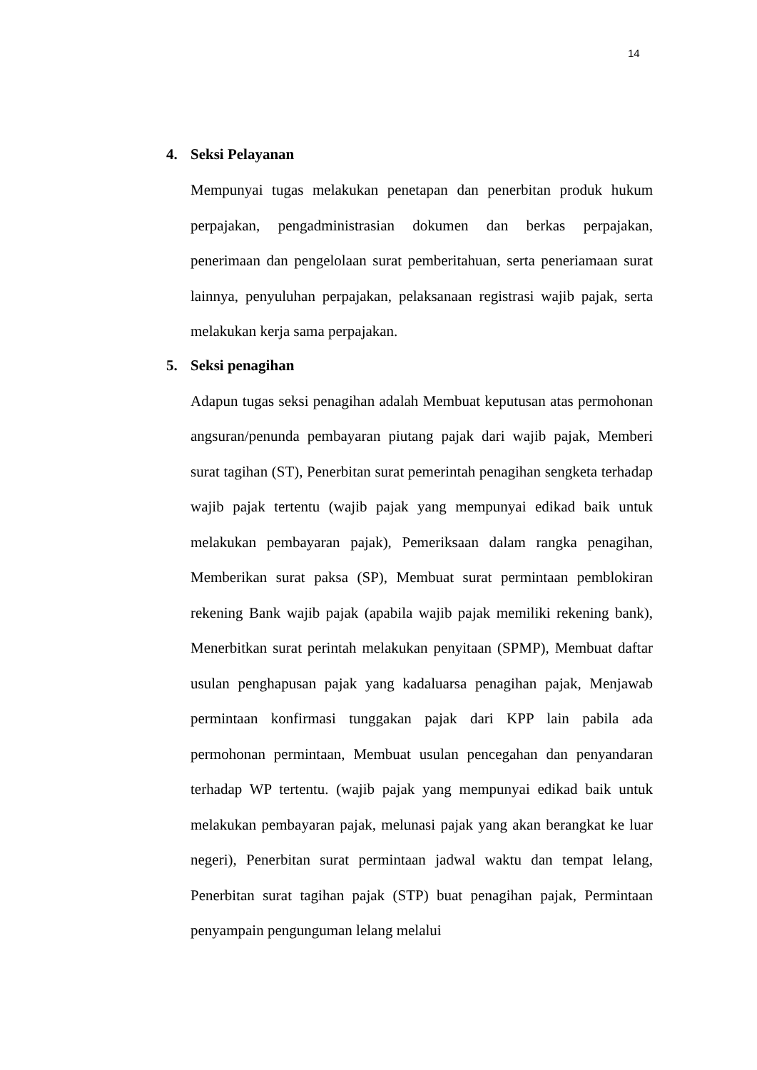14
4. Seksi Pelayanan
Mempunyai tugas melakukan penetapan dan penerbitan produk hukum perpajakan, pengadministrasian dokumen dan berkas perpajakan, penerimaan dan pengelolaan surat pemberitahuan, serta peneriamaan surat lainnya, penyuluhan perpajakan, pelaksanaan registrasi wajib pajak, serta melakukan kerja sama perpajakan.
5. Seksi penagihan
Adapun tugas seksi penagihan adalah Membuat keputusan atas permohonan angsuran/penunda pembayaran piutang pajak dari wajib pajak, Memberi surat tagihan (ST), Penerbitan surat pemerintah penagihan sengketa terhadap wajib pajak tertentu (wajib pajak yang mempunyai edikad baik untuk melakukan pembayaran pajak), Pemeriksaan dalam rangka penagihan, Memberikan surat paksa (SP), Membuat surat permintaan pemblokiran rekening Bank wajib pajak (apabila wajib pajak memiliki rekening bank), Menerbitkan surat perintah melakukan penyitaan (SPMP), Membuat daftar usulan penghapusan pajak yang kadaluarsa penagihan pajak, Menjawab permintaan konfirmasi tunggakan pajak dari KPP lain pabila ada permohonan permintaan, Membuat usulan pencegahan dan penyandaran terhadap WP tertentu. (wajib pajak yang mempunyai edikad baik untuk melakukan pembayaran pajak, melunasi pajak yang akan berangkat ke luar negeri), Penerbitan surat permintaan jadwal waktu dan tempat lelang, Penerbitan surat tagihan pajak (STP) buat penagihan pajak, Permintaan penyampain pengunguman lelang melalui